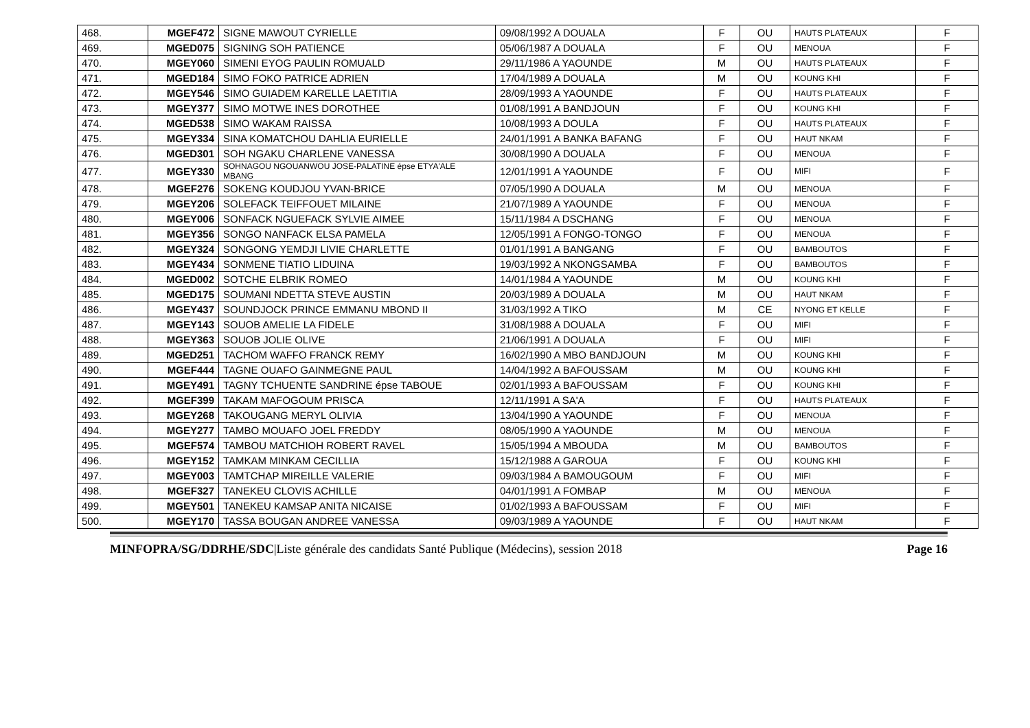| 468. | MGEF472 | SIGNE MAWOUT CYRIELLE | 09/08/1992 A DOUALA | F | OU | HAUTS PLATEAUX | F |
| 469. | MGED075 | SIGNING SOH PATIENCE | 05/06/1987 A DOUALA | F | OU | MENOUA | F |
| 470. | MGEY060 | SIMENI EYOG PAULIN ROMUALD | 29/11/1986 A YAOUNDE | M | OU | HAUTS PLATEAUX | F |
| 471. | MGED184 | SIMO FOKO PATRICE ADRIEN | 17/04/1989 A DOUALA | M | OU | KOUNG KHI | F |
| 472. | MGEY546 | SIMO GUIADEM KARELLE LAETITIA | 28/09/1993 A YAOUNDE | F | OU | HAUTS PLATEAUX | F |
| 473. | MGEY377 | SIMO MOTWE INES DOROTHEE | 01/08/1991 A BANDJOUN | F | OU | KOUNG KHI | F |
| 474. | MGED538 | SIMO WAKAM RAISSA | 10/08/1993 A DOULA | F | OU | HAUTS PLATEAUX | F |
| 475. | MGEY334 | SINA KOMATCHOU DAHLIA EURIELLE | 24/01/1991 A BANKA BAFANG | F | OU | HAUT NKAM | F |
| 476. | MGED301 | SOH NGAKU CHARLENE VANESSA | 30/08/1990 A DOUALA | F | OU | MENOUA | F |
| 477. | MGEY330 | SOHNAGOU NGOUANWOU JOSE-PALATINE épse ETYA'ALE MBANG | 12/01/1991 A YAOUNDE | F | OU | MIFI | F |
| 478. | MGEF276 | SOKENG KOUDJOU YVAN-BRICE | 07/05/1990 A DOUALA | M | OU | MENOUA | F |
| 479. | MGEY206 | SOLEFACK TEIFFOUET MILAINE | 21/07/1989 A YAOUNDE | F | OU | MENOUA | F |
| 480. | MGEY006 | SONFACK NGUEFACK SYLVIE AIMEE | 15/11/1984 A DSCHANG | F | OU | MENOUA | F |
| 481. | MGEY356 | SONGO NANFACK ELSA PAMELA | 12/05/1991 A FONGO-TONGO | F | OU | MENOUA | F |
| 482. | MGEY324 | SONGONG YEMDJI LIVIE CHARLETTE | 01/01/1991 A BANGANG | F | OU | BAMBOUTOS | F |
| 483. | MGEY434 | SONMENE TIATIO LIDUINA | 19/03/1992 A NKONGSAMBA | F | OU | BAMBOUTOS | F |
| 484. | MGED002 | SOTCHE ELBRIK ROMEO | 14/01/1984 A YAOUNDE | M | OU | KOUNG KHI | F |
| 485. | MGED175 | SOUMANI NDETTA STEVE AUSTIN | 20/03/1989 A DOUALA | M | OU | HAUT NKAM | F |
| 486. | MGEY437 | SOUNDJOCK PRINCE EMMANU MBOND II | 31/03/1992 A TIKO | M | CE | NYONG ET KELLE | F |
| 487. | MGEY143 | SOUOB AMELIE LA FIDELE | 31/08/1988 A DOUALA | F | OU | MIFI | F |
| 488. | MGEY363 | SOUOB JOLIE OLIVE | 21/06/1991 A DOUALA | F | OU | MIFI | F |
| 489. | MGED251 | TACHOM WAFFO FRANCK REMY | 16/02/1990 A MBO BANDJOUN | M | OU | KOUNG KHI | F |
| 490. | MGEF444 | TAGNE OUAFO GAINMEGNE PAUL | 14/04/1992 A BAFOUSSAM | M | OU | KOUNG KHI | F |
| 491. | MGEY491 | TAGNY TCHUENTE SANDRINE épse TABOUE | 02/01/1993 A BAFOUSSAM | F | OU | KOUNG KHI | F |
| 492. | MGEF399 | TAKAM MAFOGOUM PRISCA | 12/11/1991 A SA'A | F | OU | HAUTS PLATEAUX | F |
| 493. | MGEY268 | TAKOUGANG MERYL OLIVIA | 13/04/1990 A YAOUNDE | F | OU | MENOUA | F |
| 494. | MGEY277 | TAMBO MOUAFO JOEL FREDDY | 08/05/1990 A YAOUNDE | M | OU | MENOUA | F |
| 495. | MGEF574 | TAMBOU MATCHIOH ROBERT RAVEL | 15/05/1994 A MBOUDA | M | OU | BAMBOUTOS | F |
| 496. | MGEY152 | TAMKAM MINKAM CECILLIA | 15/12/1988 A GAROUA | F | OU | KOUNG KHI | F |
| 497. | MGEY003 | TAMTCHAP MIREILLE VALERIE | 09/03/1984 A BAMOUGOUM | F | OU | MIFI | F |
| 498. | MGEF327 | TANEKEU CLOVIS ACHILLE | 04/01/1991 A FOMBAP | M | OU | MENOUA | F |
| 499. | MGEY501 | TANEKEU KAMSAP ANITA NICAISE | 01/02/1993 A BAFOUSSAM | F | OU | MIFI | F |
| 500. | MGEY170 | TASSA BOUGAN ANDREE VANESSA | 09/03/1989 A YAOUNDE | F | OU | HAUT NKAM | F |
MINFOPRA/SG/DDRHE/SDC|Liste générale des candidats Santé Publique (Médecins), session 2018 Page 16